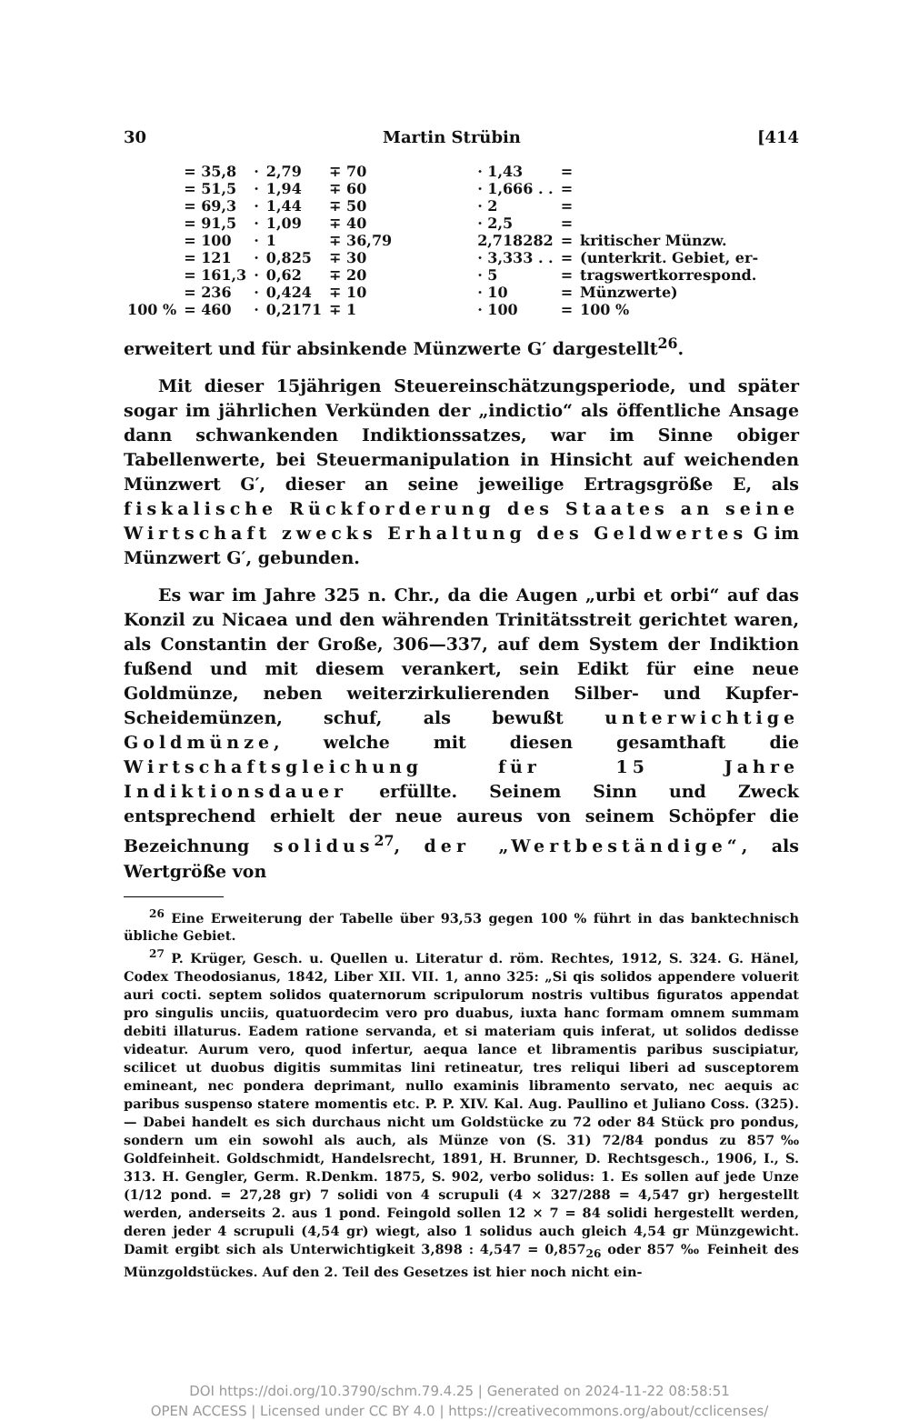30 Martin Strübin [414
| | = 35,8 | · | 2,79 | ∓ 70 | · 1,43 | = | |
| | = 51,5 | · | 1,94 | ∓ 60 | · 1,666 . . | = | |
| | = 69,3 | · | 1,44 | ∓ 50 | · 2 | = | |
| | = 91,5 | · | 1,09 | ∓ 40 | · 2,5 | = | |
| | = 100 | · | 1 | ∓ 36,79 | 2,718282 | = | kritischer Münzw. |
| | = 121 | · | 0,825 | ∓ 30 | · 3,333 . . | = | (unterkrit. Gebiet, er- |
| | = 161,3 | · | 0,62 | ∓ 20 | · 5 | = | tragswertkorrespond. |
| | = 236 | · | 0,424 | ∓ 10 | · 10 | = | Münzwerte) |
| 100 % | = 460 | · | 0,2171 | ∓ 1 | · 100 | = | 100 % |
erweitert und für absinkende Münzwerte G′ dargestellt<sup>26</sup>.
Mit dieser 15jährigen Steuereinschätzungsperiode, und später sogar im jährlichen Verkünden der „indictio“ als öffentliche Ansage dann schwankenden Indiktionssatzes, war im Sinne obiger Tabellenwerte, bei Steuermanipulation in Hinsicht auf weichenden Münzwert G′, dieser an seine jeweilige Ertragsgröße E, als fiskalische Rückforderung des Staates an seine Wirtschaft zwecks Erhaltung des Geldwertes G im Münzwert G′, gebunden.
Es war im Jahre 325 n. Chr., da die Augen „urbi et orbi“ auf das Konzil zu Nicaea und den währenden Trinitätsstreit gerichtet waren, als Constantin der Große, 306—337, auf dem System der Indiktion fußend und mit diesem verankert, sein Edikt für eine neue Goldmünze, neben weiterzirkulierenden Silber- und Kupfer-Scheidemünzen, schuf, als bewußt unterwichtige Goldmünze, welche mit diesen gesamthaft die Wirtschaftsgleichung für 15 Jahre Indiktionsdauer erfüllte. Seinem Sinn und Zweck entsprechend erhielt der neue aureus von seinem Schöpfer die Bezeichnung solidus<sup>27</sup>, der „Wertbeständige“, als Wertgröße von
<sup>26</sup> Eine Erweiterung der Tabelle über 93,53 gegen 100 % führt in das banktechnisch übliche Gebiet.
<sup>27</sup> P. Krüger, Gesch. u. Quellen u. Literatur d. röm. Rechtes, 1912, S. 324. G. Hänel, Codex Theodosianus, 1842, Liber XII. VII. 1, anno 325: „Si qis solidos appendere voluerit auri cocti. septem solidos quaternorum scripulorum nostris vultibus figuratos appendat pro singulis unciis, quatuordecim vero pro duabus, iuxta hanc formam omnem summam debiti illaturus. Eadem ratione servanda, et si materiam quis inferat, ut solidos dedisse videatur. Aurum vero, quod infertur, aequa lance et libramentis paribus suscipiatur, scilicet ut duobus digitis summitas lini retineatur, tres reliqui liberi ad susceptorem emineant, nec pondera deprimant, nullo examinis libramento servato, nec aequis ac paribus suspenso statere momentis etc. P. P. XIV. Kal. Aug. Paullino et Juliano Coss. (325). — Dabei handelt es sich durchaus nicht um Goldstücke zu 72 oder 84 Stück pro pondus, sondern um ein sowohl als auch, als Münze von (S. 31) 72/84 pondus zu 857‰ Goldfeinheit. Goldschmidt, Handelsrecht, 1891, H. Brunner, D. Rechtsgesch., 1906, I., S. 313. H. Gengler, Germ. R.Denkm. 1875, S. 902, verbo solidus: 1. Es sollen auf jede Unze (1/12 pond. = 27,28 gr) 7 solidi von 4 scrupuli (4 × 327/288 = 4,547 gr) hergestellt werden, anderseits 2. aus 1 pond. Feingold sollen 12 × 7 = 84 solidi hergestellt werden, deren jeder 4 scrupuli (4,54 gr) wiegt, also 1 solidus auch gleich 4,54 gr Münzgewicht. Damit ergibt sich als Unterwichtigkeit 3,898 : 4,547 = 0,857<sub>26</sub> oder 857 ‰ Feinheit des Münzgoldstückes. Auf den 2. Teil des Gesetzes ist hier noch nicht ein-
DOI https://doi.org/10.3790/schm.79.4.25 | Generated on 2024-11-22 08:58:51
OPEN ACCESS | Licensed under CC BY 4.0 | https://creativecommons.org/about/cclicenses/